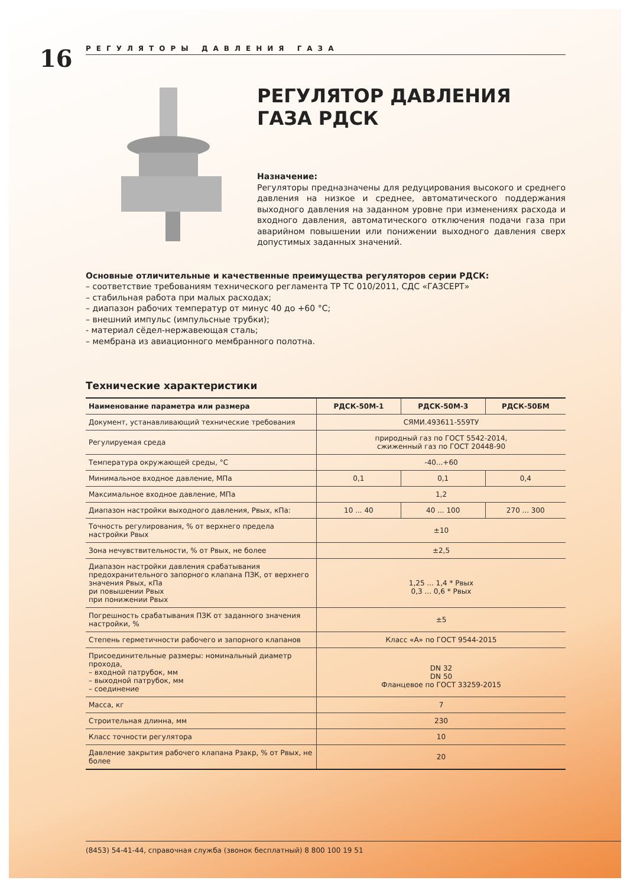16
РЕГУЛЯТОРЫ ДАВЛЕНИЯ ГАЗА
РЕГУЛЯТОР ДАВЛЕНИЯ ГАЗА РДСК
Назначение:
Регуляторы предназначены для редуцирования высокого и среднего давления на низкое и среднее, автоматического поддержания выходного давления на заданном уровне при изменениях расхода и входного давления, автоматического отключения подачи газа при аварийном повышении или понижении выходного давления сверх допустимых заданных значений.
Основные отличительные и качественные преимущества регуляторов серии РДСК:
– соответствие требованиям технического регламента ТР ТС 010/2011, СДС «ГАЗСЕРТ»
– стабильная работа при малых расходах;
– диапазон рабочих температур от минус 40 до +60 °С;
– внешний импульс (импульсные трубки);
- материал сёдел-нержавеющая сталь;
– мембрана из авиационного мембранного полотна.
Технические характеристики
| Наименование параметра или размера | РДСК-50М-1 | РДСК-50М-3 | РДСК-50БМ |
| --- | --- | --- | --- |
| Документ, устанавливающий технические требования | СЯМИ.493611-559ТУ | | |
| Регулируемая среда | природный газ по ГОСТ 5542-2014, сжиженный газ по ГОСТ 20448-90 | | |
| Температура окружающей среды, °С | -40...+60 | | |
| Минимальное входное давление, МПа | 0,1 | 0,1 | 0,4 |
| Максимальное входное давление, МПа | 1,2 | | |
| Диапазон настройки выходного давления, Рвых, кПа: | 10 ... 40 | 40 ... 100 | 270 ... 300 |
| Точность регулирования, % от верхнего предела настройки Рвых | ±10 | | |
| Зона нечувствительности, % от Рвых, не более | ±2,5 | | |
| Диапазон настройки давления срабатывания предохранительного запорного клапана ПЗК, от верхнего значения Рвых, кПа ри повышении Рвых при понижении Рвых | 1,25 ... 1,4 * Рвых 0,3 ... 0,6 * Рвых | | |
| Погрешность срабатывания ПЗК от заданного значения настройки, % | ±5 | | |
| Степень герметичности рабочего и запорного клапанов | Класс «А» по ГОСТ 9544-2015 | | |
| Присоединительные размеры: номинальный диаметр прохода, – входной патрубок, мм – выходной патрубок, мм – соединение | DN 32 DN 50 Фланцевое по ГОСТ 33259-2015 | | |
| Масса, кг | 7 | | |
| Строительная длинна, мм | 230 | | |
| Класс точности регулятора | 10 | | |
| Давление закрытия рабочего клапана Рзакр, % от Рвых, не более | 20 | | |
(8453) 54-41-44, справочная служба (звонок бесплатный) 8 800 100 19 51